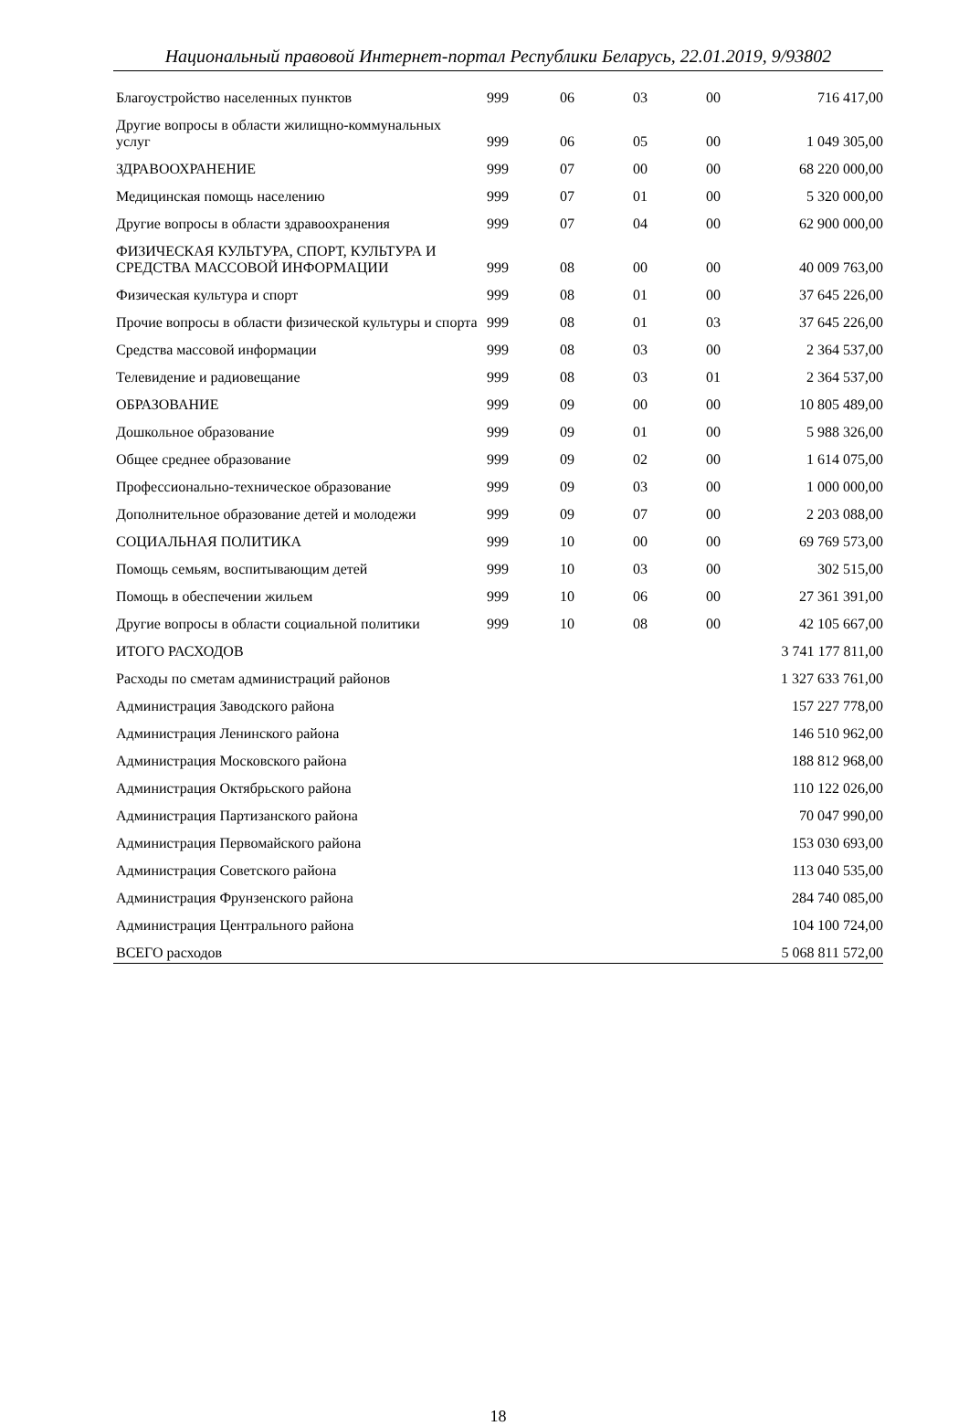Национальный правовой Интернет-портал Республики Беларусь, 22.01.2019, 9/93802
| Благоустройство населенных пунктов | 999 | 06 | 03 | 00 | 716 417,00 |
| Другие вопросы в области жилищно-коммунальных услуг | 999 | 06 | 05 | 00 | 1 049 305,00 |
| ЗДРАВООХРАНЕНИЕ | 999 | 07 | 00 | 00 | 68 220 000,00 |
| Медицинская помощь населению | 999 | 07 | 01 | 00 | 5 320 000,00 |
| Другие вопросы в области здравоохранения | 999 | 07 | 04 | 00 | 62 900 000,00 |
| ФИЗИЧЕСКАЯ КУЛЬТУРА, СПОРТ, КУЛЬТУРА И СРЕДСТВА МАССОВОЙ ИНФОРМАЦИИ | 999 | 08 | 00 | 00 | 40 009 763,00 |
| Физическая культура и спорт | 999 | 08 | 01 | 00 | 37 645 226,00 |
| Прочие вопросы в области физической культуры и спорта | 999 | 08 | 01 | 03 | 37 645 226,00 |
| Средства массовой информации | 999 | 08 | 03 | 00 | 2 364 537,00 |
| Телевидение и радиовещание | 999 | 08 | 03 | 01 | 2 364 537,00 |
| ОБРАЗОВАНИЕ | 999 | 09 | 00 | 00 | 10 805 489,00 |
| Дошкольное образование | 999 | 09 | 01 | 00 | 5 988 326,00 |
| Общее среднее образование | 999 | 09 | 02 | 00 | 1 614 075,00 |
| Профессионально-техническое образование | 999 | 09 | 03 | 00 | 1 000 000,00 |
| Дополнительное образование детей и молодежи | 999 | 09 | 07 | 00 | 2 203 088,00 |
| СОЦИАЛЬНАЯ ПОЛИТИКА | 999 | 10 | 00 | 00 | 69 769 573,00 |
| Помощь семьям, воспитывающим детей | 999 | 10 | 03 | 00 | 302 515,00 |
| Помощь в обеспечении жильем | 999 | 10 | 06 | 00 | 27 361 391,00 |
| Другие вопросы в области социальной политики | 999 | 10 | 08 | 00 | 42 105 667,00 |
| ИТОГО РАСХОДОВ | | | | | 3 741 177 811,00 |
| Расходы по сметам администраций районов | | | | | 1 327 633 761,00 |
| Администрация Заводского района | | | | | 157 227 778,00 |
| Администрация Ленинского района | | | | | 146 510 962,00 |
| Администрация Московского района | | | | | 188 812 968,00 |
| Администрация Октябрьского района | | | | | 110 122 026,00 |
| Администрация Партизанского района | | | | | 70 047 990,00 |
| Администрация Первомайского района | | | | | 153 030 693,00 |
| Администрация Советского района | | | | | 113 040 535,00 |
| Администрация Фрунзенского района | | | | | 284 740 085,00 |
| Администрация Центрального района | | | | | 104 100 724,00 |
| ВСЕГО расходов | | | | | 5 068 811 572,00 |
18